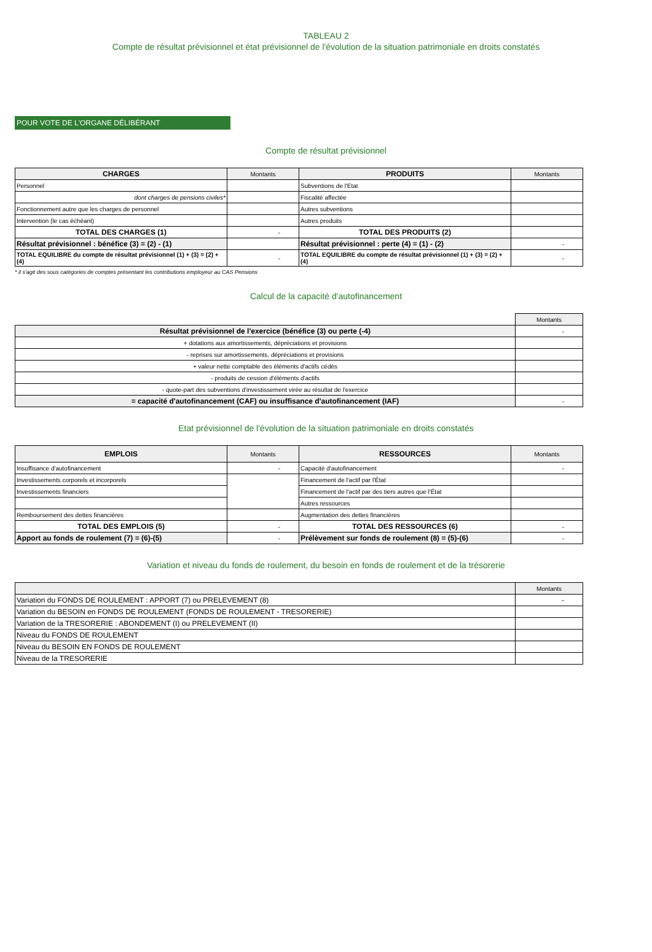TABLEAU 2
Compte de résultat prévisionnel et état prévisionnel de l'évolution de la situation patrimoniale en droits constatés
POUR VOTE DE L'ORGANE DÉLIBÉRANT
Compte de résultat prévisionnel
| CHARGES | Montants | PRODUITS | Montants |
| --- | --- | --- | --- |
| Personnel | | Subventions de l'Etat | |
| dont charges de pensions civiles* | | Fiscalité affectée | |
| Fonctionnement autre que les charges de personnel | | Autres subventions | |
| Intervention (le cas échéant) | | Autres produits | |
| TOTAL DES CHARGES (1) | - | TOTAL DES PRODUITS (2) | |
| Résultat prévisionnel : bénéfice (3) = (2) - (1) | | Résultat prévisionnel : perte (4) = (1) - (2) | - |
| TOTAL EQUILIBRE du compte de résultat prévisionnel (1) + (3) = (2) + (4) | - | TOTAL EQUILIBRE du compte de résultat prévisionnel (1) + (3) = (2) + (4) | - |
* il s'agit des sous catégories de comptes présentant les contributions employeur au CAS Pensions
Calcul de la capacité d'autofinancement
| | Montants |
| Résultat prévisionnel de l'exercice (bénéfice (3) ou perte (-4) | - |
| + dotations aux amortissements, dépréciations et provisions | |
| - reprises sur amortissements, dépréciations et provisions | |
| + valeur nette comptable des éléments d'actifs cédés | |
| - produits de cession d'éléments d'actifs | |
| - quote-part des subventions d'investissement virée au résultat de l'exercice | |
| = capacité d'autofinancement (CAF) ou insuffisance d'autofinancement (IAF) | - |
Etat prévisionnel de l'évolution de la situation patrimoniale en droits constatés
| EMPLOIS | Montants | RESSOURCES | Montants |
| --- | --- | --- | --- |
| Insuffisance d'autofinancement | - | Capacité d'autofinancement | - |
| Investissements corporels et incorporels | | Financement de l'actif par l'État | |
| Investissements financiers | | Financement de l'actif par des tiers autres que l'État | |
| | | Autres ressources | |
| Remboursement des dettes financières | | Augmentation des dettes financières | |
| TOTAL DES EMPLOIS (5) | - | TOTAL DES RESSOURCES (6) | - |
| Apport au fonds de roulement (7) = (6)-(5) | - | Prélèvement sur fonds de roulement (8) = (5)-(6) | - |
Variation et niveau du fonds de roulement, du besoin en fonds de roulement et de la trésorerie
| | Montants |
| --- | --- |
| Variation du FONDS DE ROULEMENT : APPORT (7) ou PRELEVEMENT (8) | - |
| Variation du BESOIN en FONDS DE ROULEMENT (FONDS DE ROULEMENT - TRESORERIE) | |
| Variation de la TRESORERIE : ABONDEMENT (I) ou PRELEVEMENT (II) | |
| Niveau du FONDS DE ROULEMENT | |
| Niveau du BESOIN EN FONDS DE ROULEMENT | |
| Niveau de la TRESORERIE | |